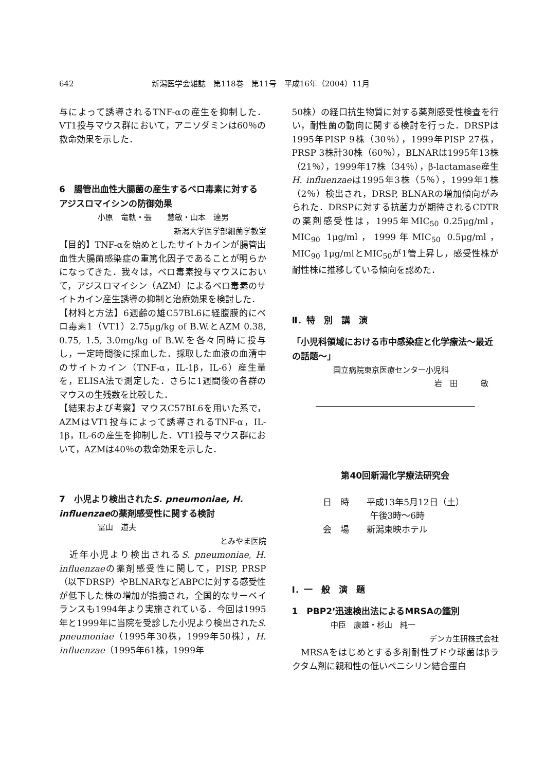642 新潟医学会雑誌　第118巻　第11号　平成16年（2004）11月
与によって誘導されるTNF-αの産生を抑制した．VT1投与マウス群において，アニソダミンは60％の救命効果を示した．
6　腸管出血性大腸菌の産生するベロ毒素に対するアジスロマイシンの防御効果
小原　竜軌・張　　慧敏・山本　達男
新潟大学医学部細菌学教室
【目的】TNF-αを始めとしたサイトカインが腸管出血性大腸菌感染症の重篤化因子であることが明らかになってきた．我々は，ベロ毒素投与マウスにおいて，アジスロマイシン（AZM）によるベロ毒素のサイトカイン産生誘導の抑制と治療効果を検討した．
【材料と方法】6週齢の雄C57BL6に経腹膜的にベロ毒素1（VT1）2.75μg/kg of B.W.とAZM 0.38, 0.75, 1.5, 3.0mg/kg of B.W.を各々同時に投与し，一定時間後に採血した．採取した血液の血清中のサイトカイン（TNF-α，IL-1β，IL-6）産生量を，ELISA法で測定した．さらに1週間後の各群のマウスの生残数を比較した．
【結果および考察】マウスC57BL6を用いた系で，AZMはVT1投与によって誘導されるTNF-α，IL-1β，IL-6の産生を抑制した．VT1投与マウス群において，AZMは40％の救命効果を示した．
7　小児より検出されたS. pneumoniae, H. influenzaeの薬剤感受性に関する検討
冨山　道夫
とみやま医院
　近年小児より検出されるS. pneumoniae, H. influenzaeの薬剤感受性に関して，PISP, PRSP（以下DRSP）やBLNARなどABPCに対する感受性が低下した株の増加が指摘され，全国的なサーベイランスも1994年より実施されている．今回は1995年と1999年に当院を受診した小児より検出されたS. pneumoniae（1995年30株，1999年50株），H. influenzae（1995年61株，1999年
50株）の経口抗生物質に対する薬剤感受性検査を行い，耐性菌の動向に関する検討を行った．DRSPは1995年PISP 9株（30％），1999年PISP 27株，PRSP 3株計30株（60％），BLNARは1995年13株（21％），1999年17株（34％），β-lactamase産生H. influenzaeは1995年3株（5％），1999年1株（2％）検出され，DRSP, BLNARの増加傾向がみられた．DRSPに対する抗菌力が期待されるCDTRの薬剤感受性は，1995年MIC<sub>50</sub> 0.25μg/ml，MIC<sub>90</sub> 1μg/ml，1999年MIC<sub>50</sub> 0.5μg/ml，MIC<sub>90</sub> 1μg/mlとMIC<sub>50</sub>が1管上昇し，感受性株が耐性株に推移している傾向を認めた．
Ⅱ．特　別　講　演
「小児科領域における市中感染症と化学療法～最近の話題～」
国立病院東京医療センター小児科
岩　田　　　敏
第40回新潟化学療法研究会
日　時　　平成13年5月12日（土）
午後3時～6時
会　場　　新潟東映ホテル
Ⅰ．一　般　演　題
1　PBP2’迅速検出法によるMRSAの鑑別
中臣　康雄・杉山　純一
デンカ生研株式会社
　MRSAをはじめとする多剤耐性ブドウ球菌はβラクタム剤に親和性の低いペニシリン結合蛋白